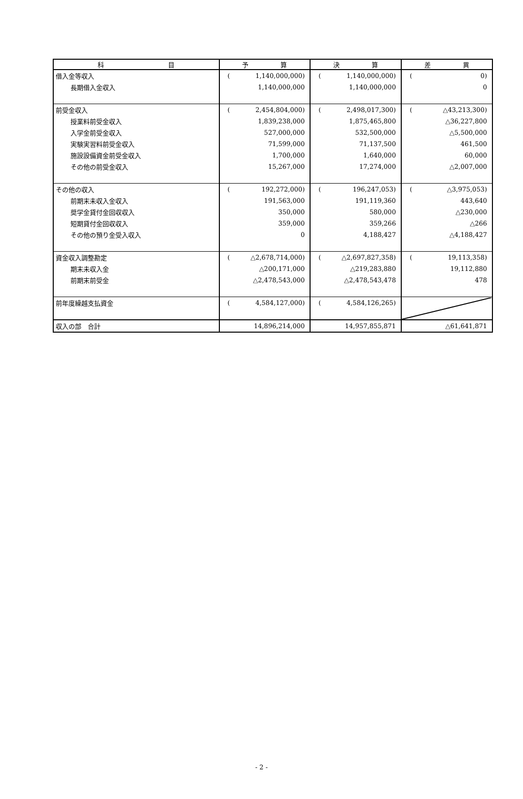| 科 目 | 予 算 | 決 算 | 差 異 |
| --- | --- | --- | --- |
| 借入金等収入 | ( 1,140,000,000) | ( 1,140,000,000) | ( 0) |
| 長期借入金収入 | 1,140,000,000 | 1,140,000,000 | 0 |
| 前受金収入 | ( 2,454,804,000) | ( 2,498,017,300) | ( △43,213,300) |
| 授業料前受金収入 | 1,839,238,000 | 1,875,465,800 | △36,227,800 |
| 入学金前受金収入 | 527,000,000 | 532,500,000 | △5,500,000 |
| 実験実習料前受金収入 | 71,599,000 | 71,137,500 | 461,500 |
| 施設設備資金前受金収入 | 1,700,000 | 1,640,000 | 60,000 |
| その他の前受金収入 | 15,267,000 | 17,274,000 | △2,007,000 |
| その他の収入 | ( 192,272,000) | ( 196,247,053) | ( △3,975,053) |
| 前期末未収入金収入 | 191,563,000 | 191,119,360 | 443,640 |
| 奨学金貸付金回収収入 | 350,000 | 580,000 | △230,000 |
| 短期貸付金回収収入 | 359,000 | 359,266 | △266 |
| その他の預り金受入収入 | 0 | 4,188,427 | △4,188,427 |
| 資金収入調整勘定 | ( △2,678,714,000) | ( △2,697,827,358) | ( 19,113,358) |
| 期末未収入金 | △200,171,000 | △219,283,880 | 19,112,880 |
| 前期末前受金 | △2,478,543,000 | △2,478,543,478 | 478 |
| 前年度繰越支払資金 | ( 4,584,127,000) | ( 4,584,126,265) | |
| 収入の部 合計 | 14,896,214,000 | 14,957,855,871 | △61,641,871 |
- 2 -